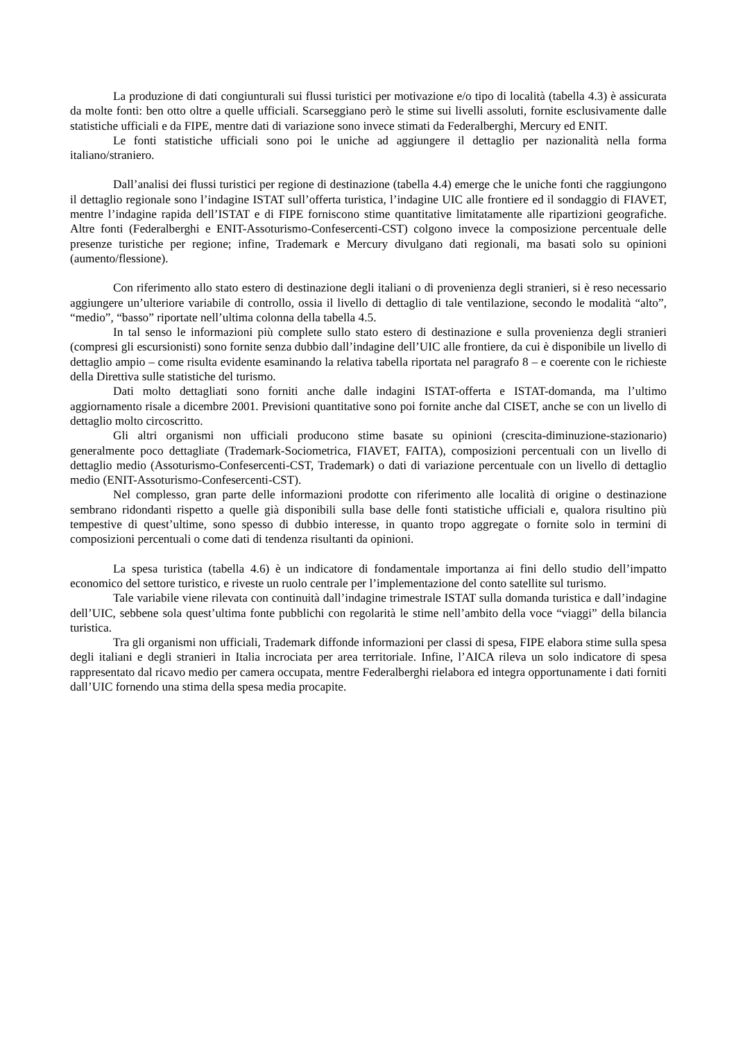La produzione di dati congiunturali sui flussi turistici per motivazione e/o tipo di località (tabella 4.3) è assicurata da molte fonti: ben otto oltre a quelle ufficiali. Scarseggiano però le stime sui livelli assoluti, fornite esclusivamente dalle statistiche ufficiali e da FIPE, mentre dati di variazione sono invece stimati da Federalberghi, Mercury ed ENIT.
Le fonti statistiche ufficiali sono poi le uniche ad aggiungere il dettaglio per nazionalità nella forma italiano/straniero.
Dall’analisi dei flussi turistici per regione di destinazione (tabella 4.4) emerge che le uniche fonti che raggiungono il dettaglio regionale sono l’indagine ISTAT sull’offerta turistica, l’indagine UIC alle frontiere ed il sondaggio di FIAVET, mentre l’indagine rapida dell’ISTAT e di FIPE forniscono stime quantitative limitatamente alle ripartizioni geografiche. Altre fonti (Federalberghi e ENIT-Assoturismo-Confesercenti-CST) colgono invece la composizione percentuale delle presenze turistiche per regione; infine, Trademark e Mercury divulgano dati regionali, ma basati solo su opinioni (aumento/flessione).
Con riferimento allo stato estero di destinazione degli italiani o di provenienza degli stranieri, si è reso necessario aggiungere un’ulteriore variabile di controllo, ossia il livello di dettaglio di tale ventilazione, secondo le modalità “alto”, “medio”, “basso” riportate nell’ultima colonna della tabella 4.5.
In tal senso le informazioni più complete sullo stato estero di destinazione e sulla provenienza degli stranieri (compresi gli escursionisti) sono fornite senza dubbio dall’indagine dell’UIC alle frontiere, da cui è disponibile un livello di dettaglio ampio – come risulta evidente esaminando la relativa tabella riportata nel paragrafo 8 – e coerente con le richieste della Direttiva sulle statistiche del turismo.
Dati molto dettagliati sono forniti anche dalle indagini ISTAT-offerta e ISTAT-domanda, ma l’ultimo aggiornamento risale a dicembre 2001. Previsioni quantitative sono poi fornite anche dal CISET, anche se con un livello di dettaglio molto circoscritto.
Gli altri organismi non ufficiali producono stime basate su opinioni (crescita-diminuzione-stazionario) generalmente poco dettagliate (Trademark-Sociometrica, FIAVET, FAITA), composizioni percentuali con un livello di dettaglio medio (Assoturismo-Confesercenti-CST, Trademark) o dati di variazione percentuale con un livello di dettaglio medio (ENIT-Assoturismo-Confesercenti-CST).
Nel complesso, gran parte delle informazioni prodotte con riferimento alle località di origine o destinazione sembrano ridondanti rispetto a quelle già disponibili sulla base delle fonti statistiche ufficiali e, qualora risultino più tempestive di quest’ultime, sono spesso di dubbio interesse, in quanto tropo aggregate o fornite solo in termini di composizioni percentuali o come dati di tendenza risultanti da opinioni.
La spesa turistica (tabella 4.6) è un indicatore di fondamentale importanza ai fini dello studio dell’impatto economico del settore turistico, e riveste un ruolo centrale per l’implementazione del conto satellite sul turismo.
Tale variabile viene rilevata con continuità dall’indagine trimestrale ISTAT sulla domanda turistica e dall’indagine dell’UIC, sebbene sola quest’ultima fonte pubblichi con regolarità le stime nell’ambito della voce “viaggi” della bilancia turistica.
Tra gli organismi non ufficiali, Trademark diffonde informazioni per classi di spesa, FIPE elabora stime sulla spesa degli italiani e degli stranieri in Italia incrociata per area territoriale. Infine, l’AICA rileva un solo indicatore di spesa rappresentato dal ricavo medio per camera occupata, mentre Federalberghi rielabora ed integra opportunamente i dati forniti dall’UIC fornendo una stima della spesa media procapite.